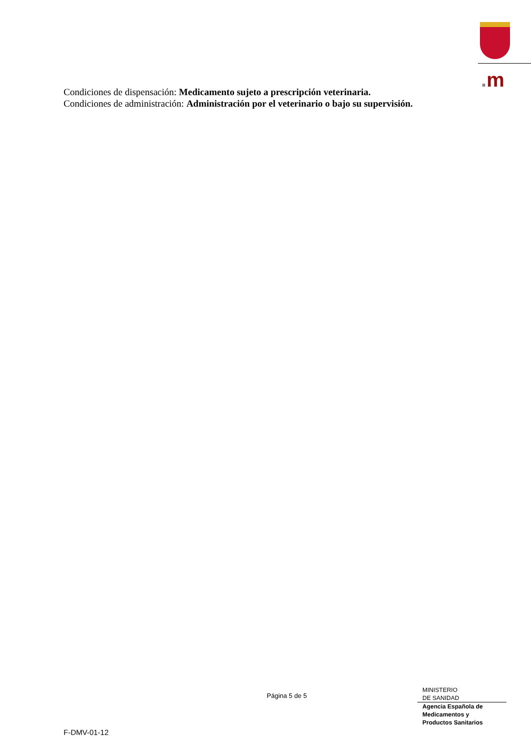. m
Condiciones de dispensación: Medicamento sujeto a prescripción veterinaria.
Condiciones de administración: Administración por el veterinario o bajo su supervisión.
Página 5 de 5
MINISTERIO
DE SANIDAD
Agencia Española de
Medicamentos y
Productos Sanitarios
F-DMV-01-12